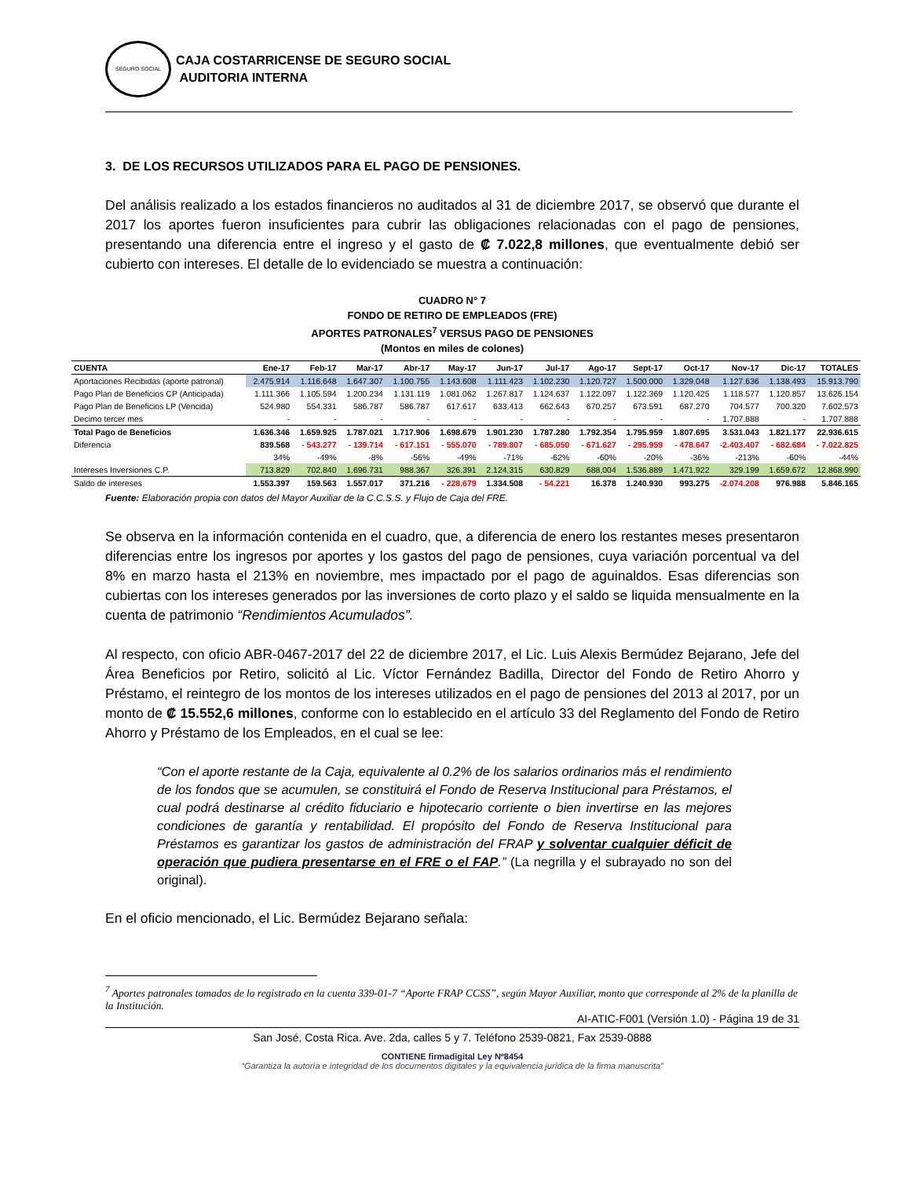SEGURO SOCIAL
CAJA COSTARRICENSE DE SEGURO SOCIAL
AUDITORIA INTERNA
3. DE LOS RECURSOS UTILIZADOS PARA EL PAGO DE PENSIONES.
Del análisis realizado a los estados financieros no auditados al 31 de diciembre 2017, se observó que durante el 2017 los aportes fueron insuficientes para cubrir las obligaciones relacionadas con el pago de pensiones, presentando una diferencia entre el ingreso y el gasto de ₡ 7.022,8 millones, que eventualmente debió ser cubierto con intereses. El detalle de lo evidenciado se muestra a continuación:
CUADRO N° 7
FONDO DE RETIRO DE EMPLEADOS (FRE)
APORTES PATRONALES<sup>7</sup> VERSUS PAGO DE PENSIONES
(Montos en miles de colones)
| CUENTA | Ene-17 | Feb-17 | Mar-17 | Abr-17 | May-17 | Jun-17 | Jul-17 | Ago-17 | Sept-17 | Oct-17 | Nov-17 | Dic-17 | TOTALES |
| --- | --- | --- | --- | --- | --- | --- | --- | --- | --- | --- | --- | --- | --- |
| Aportaciones Recibidas (aporte patronal) | 2.475.914 | 1.116.648 | 1.647.307 | 1.100.755 | 1.143.608 | 1.111.423 | 1.102.230 | 1.120.727 | 1.500.000 | 1.329.048 | 1.127.636 | 1.138.493 | 15.913.790 |
| Pago Plan de Beneficios CP (Anticipada) | 1.111.366 | 1.105.594 | 1.200.234 | 1.131.119 | 1.081.062 | 1.267.817 | 1.124.637 | 1.122.097 | 1.122.369 | 1.120.425 | 1.118.577 | 1.120.857 | 13.626.154 |
| Pago Plan de Beneficios LP (Vencida) | 524.980 | 554.331 | 586.787 | 586.787 | 617.617 | 633.413 | 662.643 | 670.257 | 673.591 | 687.270 | 704.577 | 700.320 | 7.602.573 |
| Decimo tercer mes | - | - | - | - | - | - | - | - | - | - | 1.707.888 | - | 1.707.888 |
| Total Pago de Beneficios | 1.636.346 | 1.659.925 | 1.787.021 | 1.717.906 | 1.698.679 | 1.901.230 | 1.787.280 | 1.792.354 | 1.795.959 | 1.807.695 | 3.531.043 | 1.821.177 | 22.936.615 |
| Diferencia | 839.568 | - 543.277 | - 139.714 | - 617.151 | - 555.070 | - 789.807 | - 685.050 | - 671.627 | - 295.959 | - 478.647 | -2.403.407 | - 682.684 | - 7.022.825 |
| | 34% | -49% | -8% | -56% | -49% | -71% | -62% | -60% | -20% | -36% | -213% | -60% | -44% |
| Intereses Inversiones C.P. | 713.829 | 702.840 | 1.696.731 | 988.367 | 326.391 | 2.124.315 | 630.829 | 688.004 | 1.536.889 | 1.471.922 | 329.199 | 1.659.672 | 12.868.990 |
| Saldo de intereses | 1.553.397 | 159.563 | 1.557.017 | 371.216 | - 228.679 | 1.334.508 | - 54.221 | 16.378 | 1.240.930 | 993.275 | -2.074.208 | 976.988 | 5.846.165 |
Fuente: Elaboración propia con datos del Mayor Auxiliar de la C.C.S.S. y Flujo de Caja del FRE.
Se observa en la información contenida en el cuadro, que, a diferencia de enero los restantes meses presentaron diferencias entre los ingresos por aportes y los gastos del pago de pensiones, cuya variación porcentual va del 8% en marzo hasta el 213% en noviembre, mes impactado por el pago de aguinaldos. Esas diferencias son cubiertas con los intereses generados por las inversiones de corto plazo y el saldo se liquida mensualmente en la cuenta de patrimonio “Rendimientos Acumulados”.
Al respecto, con oficio ABR-0467-2017 del 22 de diciembre 2017, el Lic. Luis Alexis Bermúdez Bejarano, Jefe del Área Beneficios por Retiro, solicitó al Lic. Víctor Fernández Badilla, Director del Fondo de Retiro Ahorro y Préstamo, el reintegro de los montos de los intereses utilizados en el pago de pensiones del 2013 al 2017, por un monto de ₡ 15.552,6 millones, conforme con lo establecido en el artículo 33 del Reglamento del Fondo de Retiro Ahorro y Préstamo de los Empleados, en el cual se lee:
“Con el aporte restante de la Caja, equivalente al 0.2% de los salarios ordinarios más el rendimiento de los fondos que se acumulen, se constituirá el Fondo de Reserva Institucional para Préstamos, el cual podrá destinarse al crédito fiduciario e hipotecario corriente o bien invertirse en las mejores condiciones de garantía y rentabilidad. El propósito del Fondo de Reserva Institucional para Préstamos es garantizar los gastos de administración del FRAP y solventar cualquier déficit de operación que pudiera presentarse en el FRE o el FAP.” (La negrilla y el subrayado no son del original).
En el oficio mencionado, el Lic. Bermúdez Bejarano señala:
<sup>7</sup> Aportes patronales tomados de lo registrado en la cuenta 339-01-7 “Aporte FRAP CCSS”, según Mayor Auxiliar, monto que corresponde al 2% de la planilla de la Institución.
AI-ATIC-F001 (Versión 1.0) - Página 19 de 31
San José, Costa Rica. Ave. 2da, calles 5 y 7. Teléfono 2539-0821, Fax 2539-0888
CONTIENE firmadigital Ley Nº8454
“Garantiza la autoría e integridad de los documentos digitales y la equivalencia jurídica de la firma manuscrita”